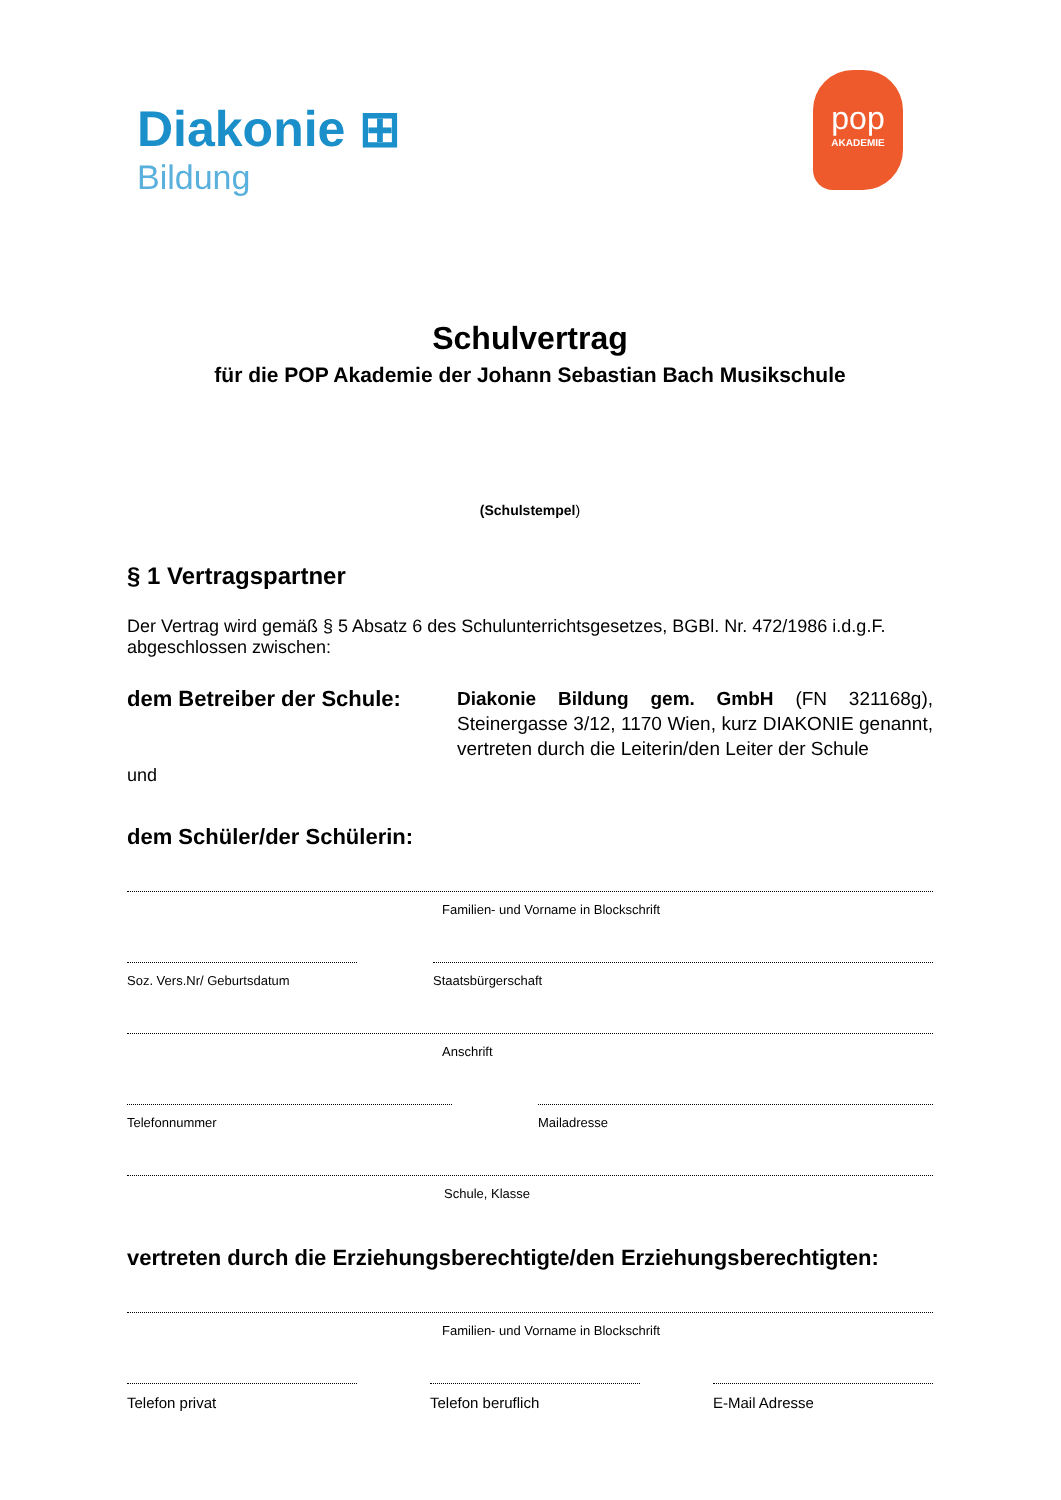Diakonie ⊞
Bildung
pop
AKADEMIE
Schulvertrag
für die POP Akademie der Johann Sebastian Bach Musikschule
(Schulstempel)
§ 1 Vertragspartner
Der Vertrag wird gemäß § 5 Absatz 6 des Schulunterrichtsgesetzes, BGBl. Nr. 472/1986 i.d.g.F. abgeschlossen zwischen:
dem Betreiber der Schule:
Diakonie Bildung gem. GmbH (FN 321168g), Steinergasse 3/12, 1170 Wien, kurz DIAKONIE genannt, vertreten durch die Leiterin/den Leiter der Schule
und
dem Schüler/der Schülerin:
Familien- und Vorname in Blockschrift
Soz. Vers.Nr/ Geburtsdatum
Staatsbürgerschaft
Anschrift
Telefonnummer Mailadresse
Schule, Klasse
vertreten durch die Erziehungsberechtigte/den Erziehungsberechtigten:
Familien- und Vorname in Blockschrift
Telefon privat Telefon beruflich E-Mail Adresse